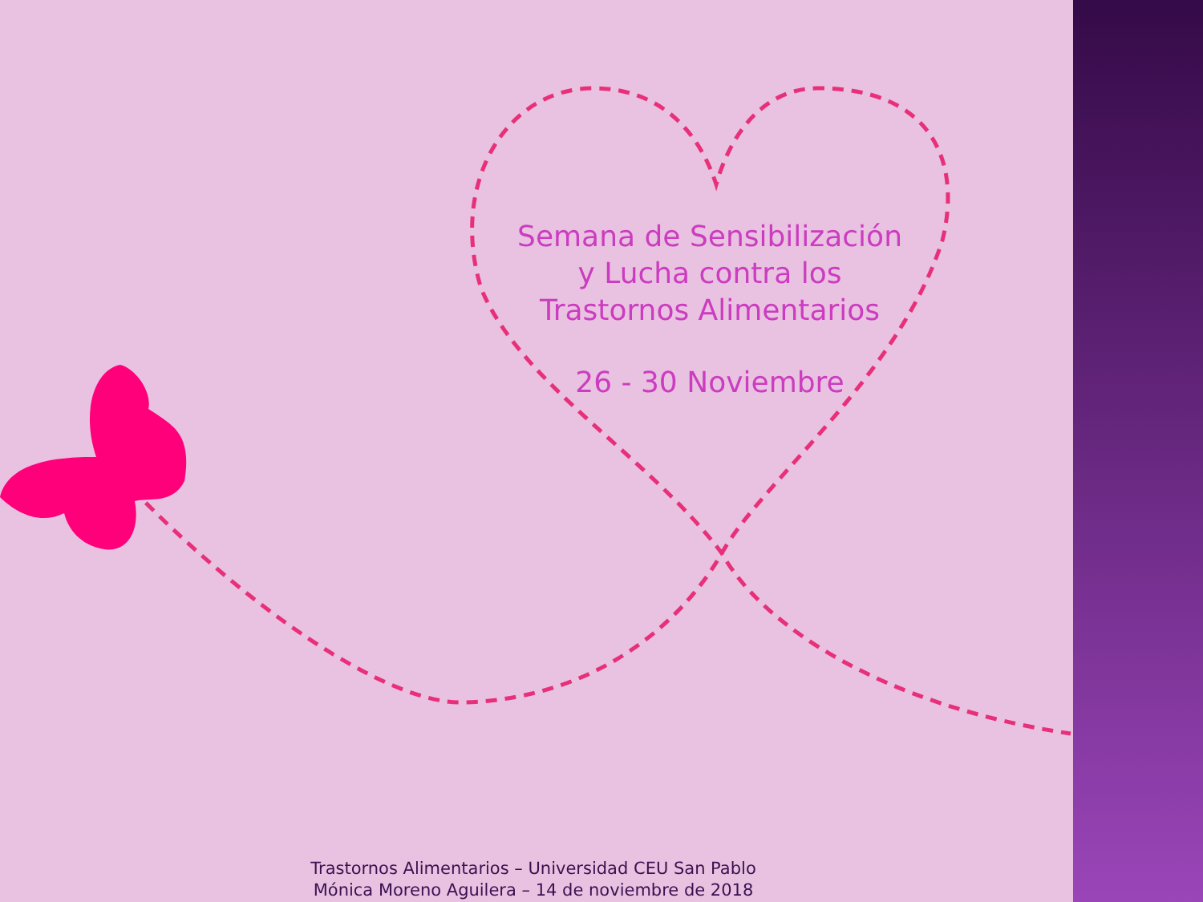Semana de Sensibilización
y Lucha contra los
Trastornos Alimentarios
26 - 30 Noviembre
Trastornos Alimentarios – Universidad CEU San Pablo
Mónica Moreno Aguilera – 14 de noviembre de 2018